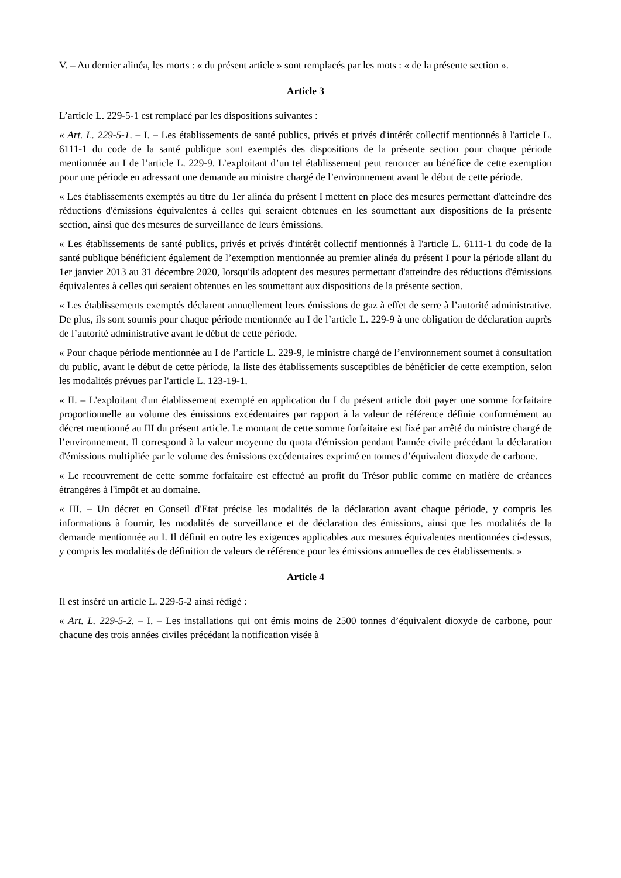V. – Au dernier alinéa, les morts : « du présent article » sont remplacés par les mots : « de la présente section ».
Article 3
L’article L. 229-5-1 est remplacé par les dispositions suivantes :
« Art. L. 229-5-1. – I. – Les établissements de santé publics, privés et privés d'intérêt collectif mentionnés à l'article L. 6111-1 du code de la santé publique sont exemptés des dispositions de la présente section pour chaque période mentionnée au I de l’article L. 229-9. L’exploitant d’un tel établissement peut renoncer au bénéfice de cette exemption pour une période en adressant une demande au ministre chargé de l’environnement avant le début de cette période.
« Les établissements exemptés au titre du 1er alinéa du présent I mettent en place des mesures permettant d'atteindre des réductions d'émissions équivalentes à celles qui seraient obtenues en les soumettant aux dispositions de la présente section, ainsi que des mesures de surveillance de leurs émissions.
« Les établissements de santé publics, privés et privés d'intérêt collectif mentionnés à l'article L. 6111-1 du code de la santé publique bénéficient également de l’exemption mentionnée au premier alinéa du présent I pour la période allant du 1er janvier 2013 au 31 décembre 2020, lorsqu'ils adoptent des mesures permettant d'atteindre des réductions d'émissions équivalentes à celles qui seraient obtenues en les soumettant aux dispositions de la présente section.
« Les établissements exemptés déclarent annuellement leurs émissions de gaz à effet de serre à l’autorité administrative. De plus, ils sont soumis pour chaque période mentionnée au I de l’article L. 229-9 à une obligation de déclaration auprès de l’autorité administrative avant le début de cette période.
« Pour chaque période mentionnée au I de l’article L. 229-9, le ministre chargé de l’environnement soumet à consultation du public, avant le début de cette période, la liste des établissements susceptibles de bénéficier de cette exemption, selon les modalités prévues par l'article L. 123-19-1.
« II. – L'exploitant d'un établissement exempté en application du I du présent article doit payer une somme forfaitaire proportionnelle au volume des émissions excédentaires par rapport à la valeur de référence définie conformément au décret mentionné au III du présent article. Le montant de cette somme forfaitaire est fixé par arrêté du ministre chargé de l’environnement. Il correspond à la valeur moyenne du quota d'émission pendant l'année civile précédant la déclaration d'émissions multipliée par le volume des émissions excédentaires exprimé en tonnes d’équivalent dioxyde de carbone.
« Le recouvrement de cette somme forfaitaire est effectué au profit du Trésor public comme en matière de créances étrangères à l'impôt et au domaine.
« III. – Un décret en Conseil d'Etat précise les modalités de la déclaration avant chaque période, y compris les informations à fournir, les modalités de surveillance et de déclaration des émissions, ainsi que les modalités de la demande mentionnée au I. Il définit en outre les exigences applicables aux mesures équivalentes mentionnées ci-dessus, y compris les modalités de définition de valeurs de référence pour les émissions annuelles de ces établissements. »
Article 4
Il est inséré un article L. 229-5-2 ainsi rédigé :
« Art. L. 229-5-2. – I. – Les installations qui ont émis moins de 2500 tonnes d’équivalent dioxyde de carbone, pour chacune des trois années civiles précédant la notification visée à